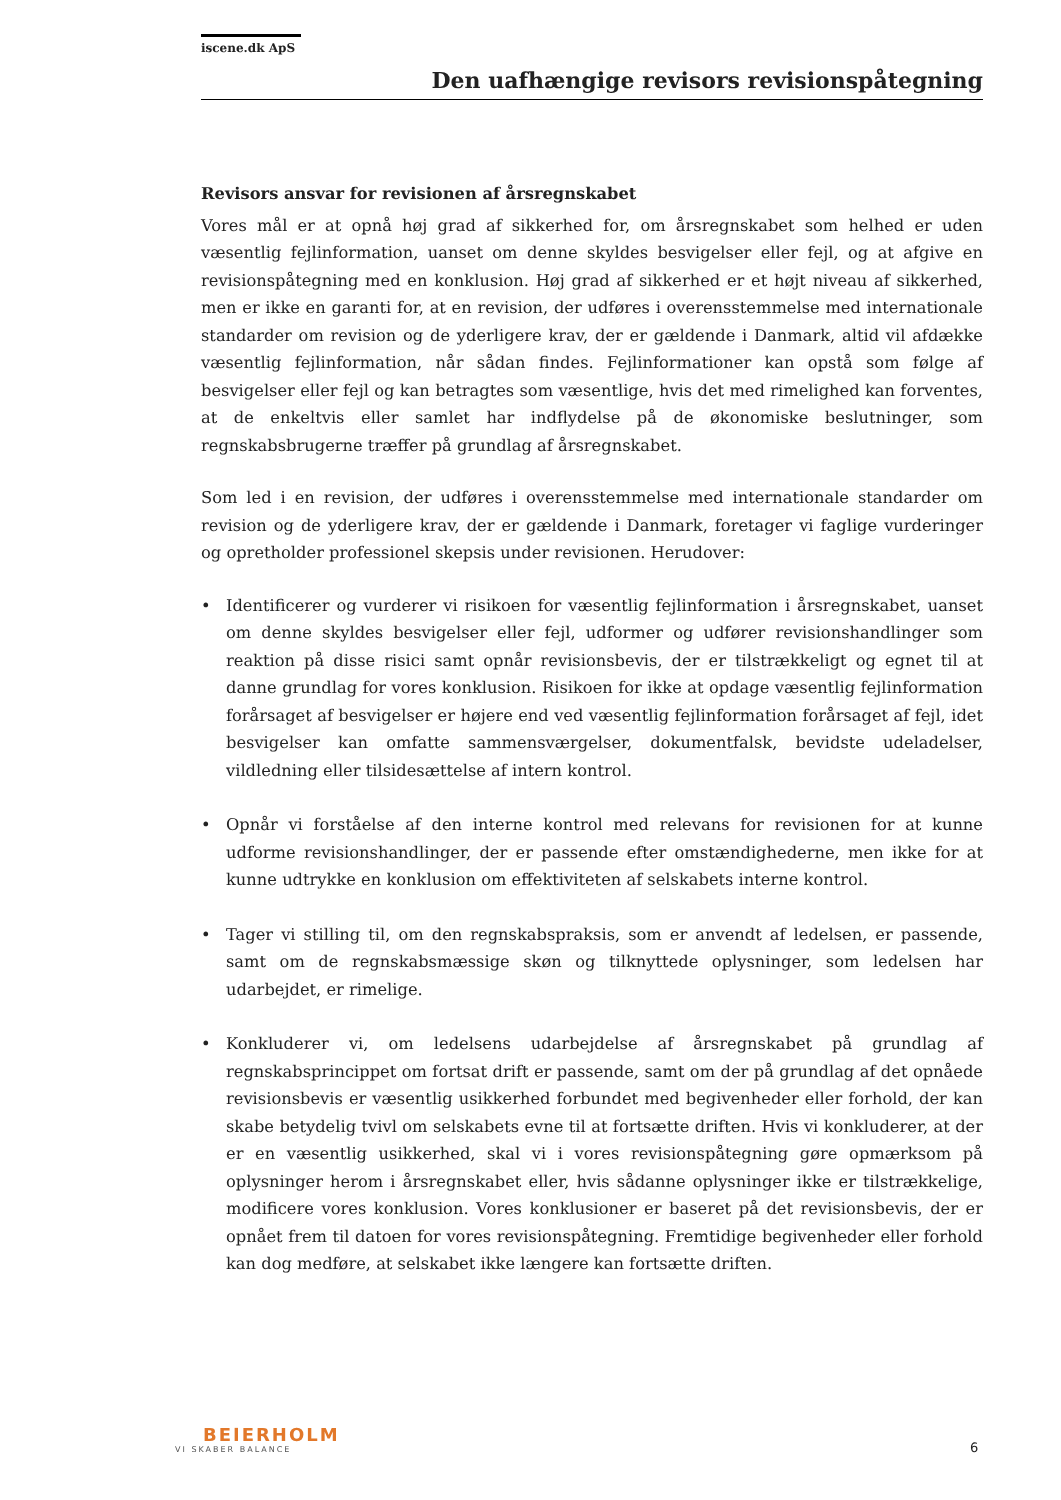iscene.dk ApS
Den uafhængige revisors revisionspåtegning
Revisors ansvar for revisionen af årsregnskabet
Vores mål er at opnå høj grad af sikkerhed for, om årsregnskabet som helhed er uden væsentlig fejlinformation, uanset om denne skyldes besvigelser eller fejl, og at afgive en revisionspåtegning med en konklusion. Høj grad af sikkerhed er et højt niveau af sikkerhed, men er ikke en garanti for, at en revision, der udføres i overensstemmelse med internationale standarder om revision og de yderligere krav, der er gældende i Danmark, altid vil afdække væsentlig fejlinformation, når sådan findes. Fejlinformationer kan opstå som følge af besvigelser eller fejl og kan betragtes som væsentlige, hvis det med rimelighed kan forventes, at de enkeltvis eller samlet har indflydelse på de økonomiske beslutninger, som regnskabsbrugerne træffer på grundlag af årsregnskabet.
Som led i en revision, der udføres i overensstemmelse med internationale standarder om revision og de yderligere krav, der er gældende i Danmark, foretager vi faglige vurderinger og opretholder professionel skepsis under revisionen. Herudover:
• Identificerer og vurderer vi risikoen for væsentlig fejlinformation i årsregnskabet, uanset om denne skyldes besvigelser eller fejl, udformer og udfører revisionshandlinger som reaktion på disse risici samt opnår revisionsbevis, der er tilstrækkeligt og egnet til at danne grundlag for vores konklusion. Risikoen for ikke at opdage væsentlig fejlinformation forårsaget af besvigelser er højere end ved væsentlig fejlinformation forårsaget af fejl, idet besvigelser kan omfatte sammensværgelser, dokumentfalsk, bevidste udeladelser, vildledning eller tilsidesættelse af intern kontrol.
• Opnår vi forståelse af den interne kontrol med relevans for revisionen for at kunne udforme revisionshandlinger, der er passende efter omstændighederne, men ikke for at kunne udtrykke en konklusion om effektiviteten af selskabets interne kontrol.
• Tager vi stilling til, om den regnskabspraksis, som er anvendt af ledelsen, er passende, samt om de regnskabsmæssige skøn og tilknyttede oplysninger, som ledelsen har udarbejdet, er rimelige.
• Konkluderer vi, om ledelsens udarbejdelse af årsregnskabet på grundlag af regnskabsprincippet om fortsat drift er passende, samt om der på grundlag af det opnåede revisionsbevis er væsentlig usikkerhed forbundet med begivenheder eller forhold, der kan skabe betydelig tvivl om selskabets evne til at fortsætte driften. Hvis vi konkluderer, at der er en væsentlig usikkerhed, skal vi i vores revisionspåtegning gøre opmærksom på oplysninger herom i årsregnskabet eller, hvis sådanne oplysninger ikke er tilstrækkelige, modificere vores konklusion. Vores konklusioner er baseret på det revisionsbevis, der er opnået frem til datoen for vores revisionspåtegning. Fremtidige begivenheder eller forhold kan dog medføre, at selskabet ikke længere kan fortsætte driften.
BEIERHOLM
VI SKABER BALANCE
6